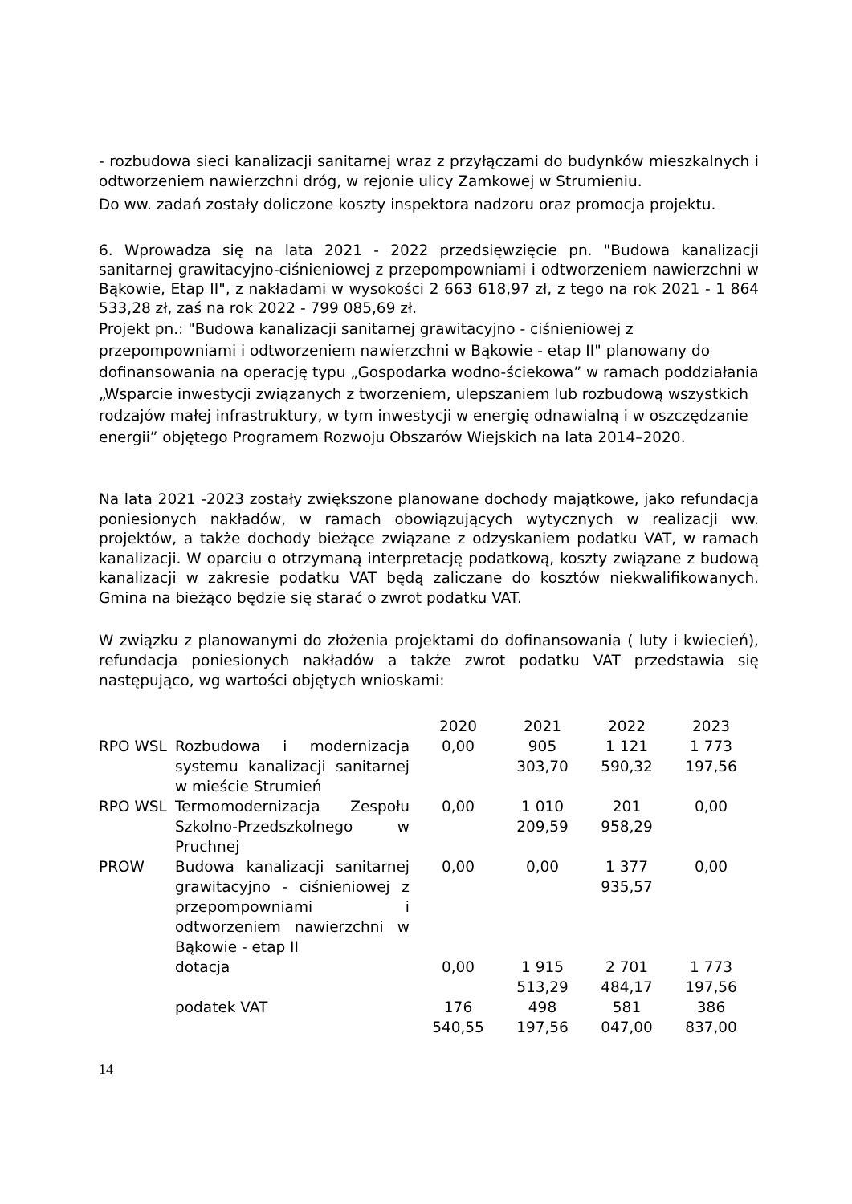- rozbudowa sieci kanalizacji sanitarnej wraz z przyłączami do budynków mieszkalnych i odtworzeniem nawierzchni dróg, w rejonie ulicy Zamkowej w Strumieniu.
Do ww. zadań zostały doliczone koszty inspektora nadzoru oraz promocja projektu.
6. Wprowadza się na lata 2021 - 2022 przedsięwzięcie pn. "Budowa kanalizacji sanitarnej grawitacyjno-ciśnieniowej z przepompowniami i odtworzeniem nawierzchni w Bąkowie, Etap II", z nakładami w wysokości 2 663 618,97 zł, z tego na rok 2021 - 1 864 533,28 zł, zaś na rok 2022 - 799 085,69 zł.
Projekt pn.: "Budowa kanalizacji sanitarnej grawitacyjno - ciśnieniowej z przepompowniami i odtworzeniem nawierzchni w Bąkowie - etap II" planowany do dofinansowania na operację typu „Gospodarka wodno-ściekowa” w ramach poddziałania „Wsparcie inwestycji związanych z tworzeniem, ulepszaniem lub rozbudową wszystkich rodzajów małej infrastruktury, w tym inwestycji w energię odnawialną i w oszczędzanie energii” objętego Programem Rozwoju Obszarów Wiejskich na lata 2014–2020.
Na lata 2021 -2023 zostały zwiększone planowane dochody majątkowe, jako refundacja poniesionych nakładów, w ramach obowiązujących wytycznych w realizacji ww. projektów, a także dochody bieżące związane z odzyskaniem podatku VAT, w ramach kanalizacji. W oparciu o otrzymaną interpretację podatkową, koszty związane z budową kanalizacji w zakresie podatku VAT będą zaliczane do kosztów niekwalifikowanych. Gmina na bieżąco będzie się starać o zwrot podatku VAT.
W związku z planowanymi do złożenia projektami do dofinansowania ( luty i kwiecień), refundacja poniesionych nakładów a także zwrot podatku VAT przedstawia się następująco, wg wartości objętych wnioskami:
| | | 2020 | 2021 | 2022 | 2023 |
| RPO WSL | Rozbudowa i modernizacja systemu kanalizacji sanitarnej w mieście Strumień | 0,00 | 905 303,70 | 1 121 590,32 | 1 773 197,56 |
| RPO WSL | Termomodernizacja Zespołu Szkolno-Przedszkolnego w Pruchnej | 0,00 | 1 010 209,59 | 201 958,29 | 0,00 |
| PROW | Budowa kanalizacji sanitarnej grawitacyjno - ciśnieniowej z przepompowniami i odtworzeniem nawierzchni w Bąkowie - etap II | 0,00 | 0,00 | 1 377 935,57 | 0,00 |
| | dotacja | 0,00 | 1 915 513,29 | 2 701 484,17 | 1 773 197,56 |
| | podatek VAT | 176 540,55 | 498 197,56 | 581 047,00 | 386 837,00 |
14